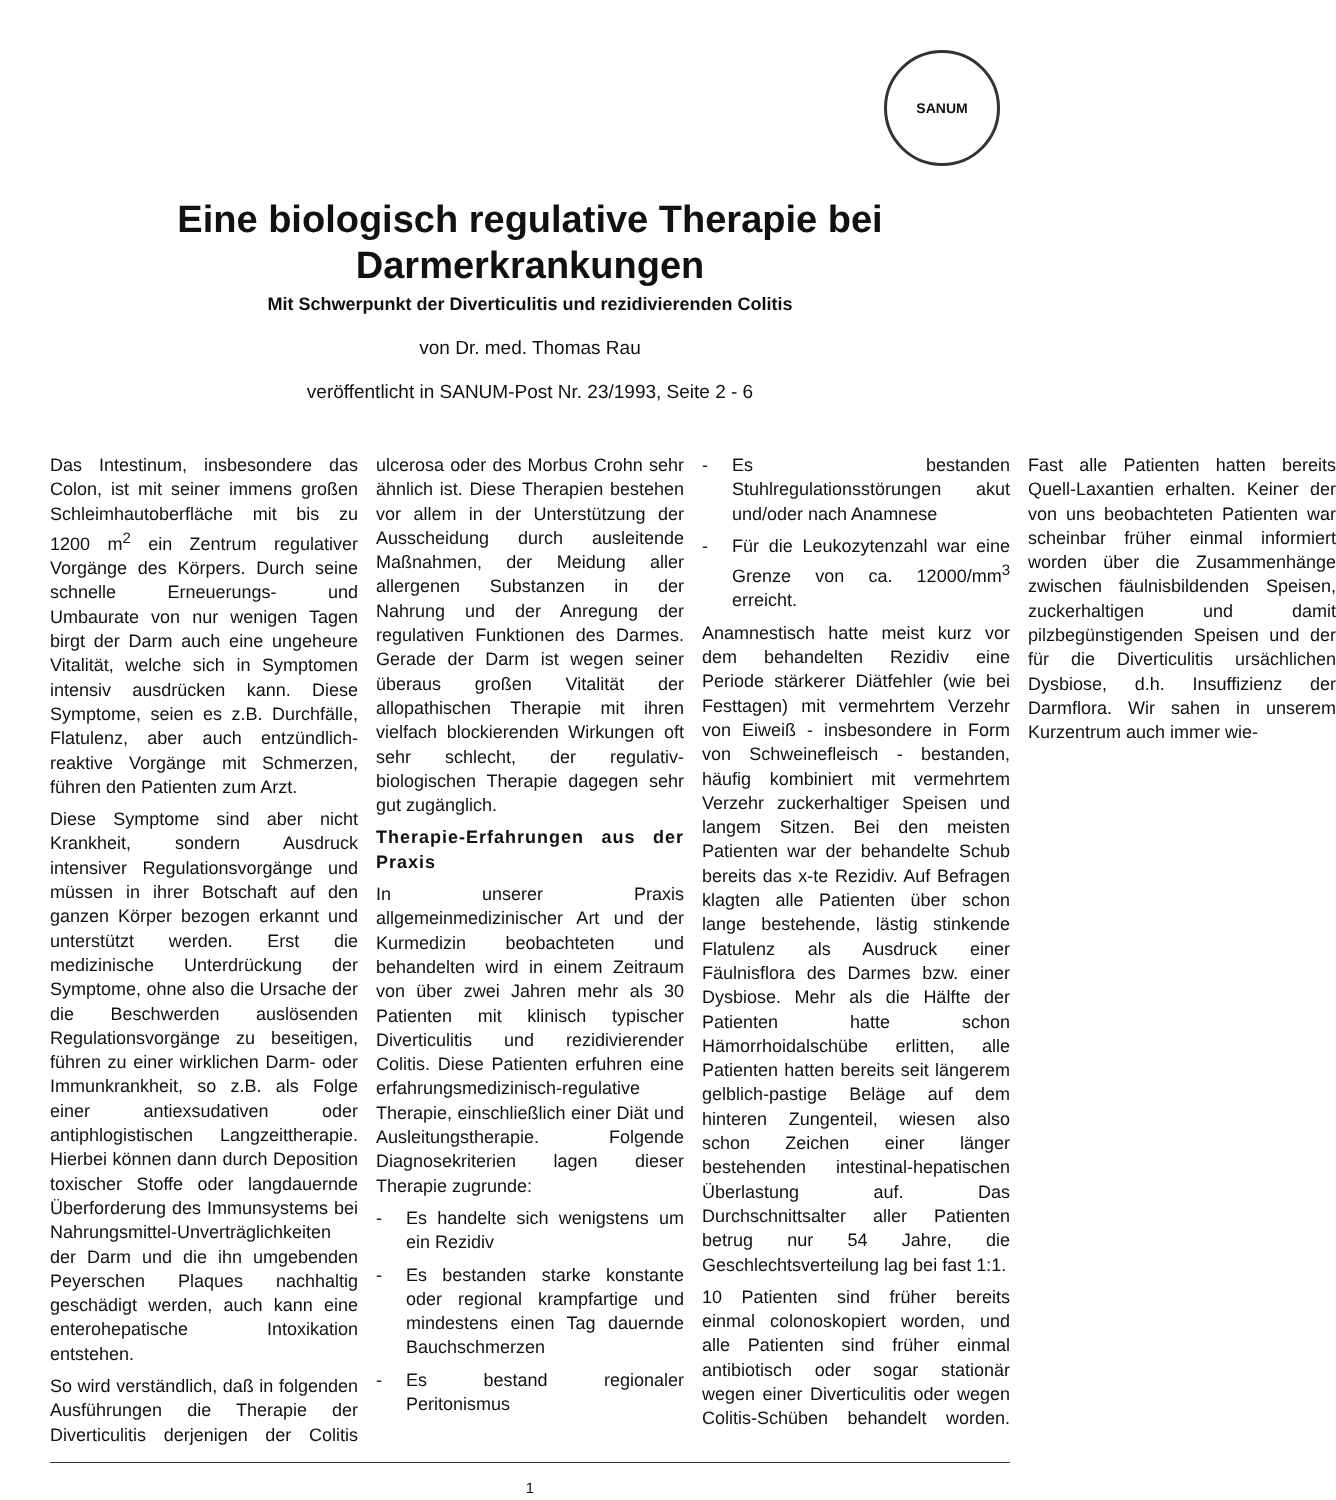SANUM
Eine biologisch regulative Therapie bei
Darmerkrankungen
Mit Schwerpunkt der Diverticulitis und rezidivierenden Colitis
von Dr. med. Thomas Rau
veröffentlicht in SANUM-Post Nr. 23/1993, Seite 2 - 6
Das Intestinum, insbesondere das Colon, ist mit seiner immens großen Schleimhautoberfläche mit bis zu 1200 m<sup>2</sup> ein Zentrum regulativer Vorgänge des Körpers. Durch seine schnelle Erneuerungs- und Umbaurate von nur wenigen Tagen birgt der Darm auch eine ungeheure Vitalität, welche sich in Symptomen intensiv ausdrücken kann. Diese Symptome, seien es z.B. Durchfälle, Flatulenz, aber auch entzündlich-reaktive Vorgänge mit Schmerzen, führen den Patienten zum Arzt.
Diese Symptome sind aber nicht Krankheit, sondern Ausdruck intensiver Regulationsvorgänge und müssen in ihrer Botschaft auf den ganzen Körper bezogen erkannt und unterstützt werden. Erst die medizinische Unterdrückung der Symptome, ohne also die Ursache der die Beschwerden auslösenden Regulationsvorgänge zu beseitigen, führen zu einer wirklichen Darm- oder Immunkrankheit, so z.B. als Folge einer antiexsudativen oder antiphlogistischen Langzeittherapie. Hierbei können dann durch Deposition toxischer Stoffe oder langdauernde Überforderung des Immunsystems bei Nahrungsmittel-Unverträglichkeiten der Darm und die ihn umgebenden Peyerschen Plaques nachhaltig geschädigt werden, auch kann eine enterohepatische Intoxikation entstehen.
So wird verständlich, daß in folgenden Ausführungen die Therapie der Diverticulitis derjenigen der Colitis ulcerosa oder des Morbus Crohn sehr ähnlich ist. Diese Therapien bestehen vor allem in der Unterstützung der Ausscheidung durch ausleitende Maßnahmen, der Meidung aller allergenen Substanzen in der Nahrung und der Anregung der regulativen Funktionen des Darmes. Gerade der Darm ist wegen seiner überaus großen Vitalität der allopathischen Therapie mit ihren vielfach blockierenden Wirkungen oft sehr schlecht, der regulativ-biologischen Therapie dagegen sehr gut zugänglich.
Therapie-Erfahrungen aus der Praxis
In unserer Praxis allgemeinmedizinischer Art und der Kurmedizin beobachteten und behandelten wird in einem Zeitraum von über zwei Jahren mehr als 30 Patienten mit klinisch typischer Diverticulitis und rezidivierender Colitis. Diese Patienten erfuhren eine erfahrungsmedizinisch-regulative Therapie, einschließlich einer Diät und Ausleitungstherapie. Folgende Diagnosekriterien lagen dieser Therapie zugrunde:
- Es handelte sich wenigstens um ein Rezidiv
- Es bestanden starke konstante oder regional krampfartige und mindestens einen Tag dauernde Bauchschmerzen
- Es bestand regionaler Peritonismus
- Es bestanden Stuhlregulationsstörungen akut und/oder nach Anamnese
- Für die Leukozytenzahl war eine Grenze von ca. 12000/mm<sup>3</sup> erreicht.
Anamnestisch hatte meist kurz vor dem behandelten Rezidiv eine Periode stärkerer Diätfehler (wie bei Festtagen) mit vermehrtem Verzehr von Eiweiß - insbesondere in Form von Schweinefleisch - bestanden, häufig kombiniert mit vermehrtem Verzehr zuckerhaltiger Speisen und langem Sitzen. Bei den meisten Patienten war der behandelte Schub bereits das x-te Rezidiv. Auf Befragen klagten alle Patienten über schon lange bestehende, lästig stinkende Flatulenz als Ausdruck einer Fäulnisflora des Darmes bzw. einer Dysbiose. Mehr als die Hälfte der Patienten hatte schon Hämorrhoidalschübe erlitten, alle Patienten hatten bereits seit längerem gelblich-pastige Beläge auf dem hinteren Zungenteil, wiesen also schon Zeichen einer länger bestehenden intestinal-hepatischen Überlastung auf. Das Durchschnittsalter aller Patienten betrug nur 54 Jahre, die Geschlechtsverteilung lag bei fast 1:1.
10 Patienten sind früher bereits einmal colonoskopiert worden, und alle Patienten sind früher einmal antibiotisch oder sogar stationär wegen einer Diverticulitis oder wegen Colitis-Schüben behandelt worden. Fast alle Patienten hatten bereits Quell-Laxantien erhalten. Keiner der von uns beobachteten Patienten war scheinbar früher einmal informiert worden über die Zusammenhänge zwischen fäulnisbildenden Speisen, zuckerhaltigen und damit pilzbegünstigenden Speisen und der für die Diverticulitis ursächlichen Dysbiose, d.h. Insuffizienz der Darmflora. Wir sahen in unserem Kurzentrum auch immer wie-
1